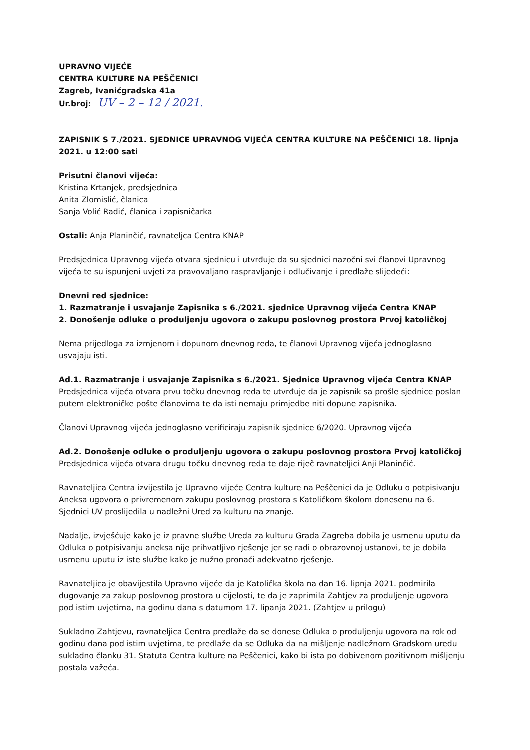UPRAVNO VIJEĆE
CENTRA KULTURE NA PEŠČENICI
Zagreb, Ivanićgradska 41a
Ur.broj: UV – 2 – 12 / 2021.
ZAPISNIK S 7./2021. SJEDNICE UPRAVNOG VIJEĆA CENTRA KULTURE NA PEŠČENICI 18. lipnja 2021. u 12:00 sati
Prisutni članovi vijeća:
Kristina Krtanjek, predsjednica
Anita Zlomislić, članica
Sanja Volić Radić, članica i zapisničarka
Ostali: Anja Planinčić, ravnateljca Centra KNAP
Predsjednica Upravnog vijeća otvara sjednicu i utvrđuje da su sjednici nazočni svi članovi Upravnog vijeća te su ispunjeni uvjeti za pravovaljano raspravljanje i odlučivanje i predlaže slijedeći:
Dnevni red sjednice:
1. Razmatranje i usvajanje Zapisnika s 6./2021. sjednice Upravnog vijeća Centra KNAP
2. Donošenje odluke o produljenju ugovora o zakupu poslovnog prostora Prvoj katoličkoj
Nema prijedloga za izmjenom i dopunom dnevnog reda, te članovi Upravnog vijeća jednoglasno usvajaju isti.
Ad.1. Razmatranje i usvajanje Zapisnika s 6./2021. Sjednice Upravnog vijeća Centra KNAP
Predsjednica vijeća otvara prvu točku dnevnog reda te utvrđuje da je zapisnik sa prošle sjednice poslan putem elektroničke pošte članovima te da isti nemaju primjedbe niti dopune zapisnika.
Članovi Upravnog vijeća jednoglasno verificiraju zapisnik sjednice 6/2020. Upravnog vijeća
Ad.2. Donošenje odluke o produljenju ugovora o zakupu poslovnog prostora Prvoj katoličkoj
Predsjednica vijeća otvara drugu točku dnevnog reda te daje riječ ravnateljici Anji Planinčić.
Ravnateljica Centra izvijestila je Upravno vijeće Centra kulture na Peščenici da je Odluku o potpisivanju Aneksa ugovora o privremenom zakupu poslovnog prostora s Katoličkom školom donesenu na 6. Sjednici UV proslijedila u nadležni Ured za kulturu na znanje.
Nadalje, izvješćuje kako je iz pravne službe Ureda za kulturu Grada Zagreba dobila je usmenu uputu da Odluka o potpisivanju aneksa nije prihvatljivo rješenje jer se radi o obrazovnoj ustanovi, te je dobila usmenu uputu iz iste službe kako je nužno pronaći adekvatno rješenje.
Ravnateljica je obavijestila Upravno vijeće da je Katolička škola na dan 16. lipnja 2021. podmirila dugovanje za zakup poslovnog prostora u cijelosti, te da je zaprimila Zahtjev za produljenje ugovora pod istim uvjetima, na godinu dana s datumom 17. lipanja 2021. (Zahtjev u prilogu)
Sukladno Zahtjevu, ravnateljica Centra predlaže da se donese Odluka o produljenju ugovora na rok od godinu dana pod istim uvjetima, te predlaže da se Odluka da na mišljenje nadležnom Gradskom uredu sukladno članku 31. Statuta Centra kulture na Peščenici, kako bi ista po dobivenom pozitivnom mišljenju postala važeća.